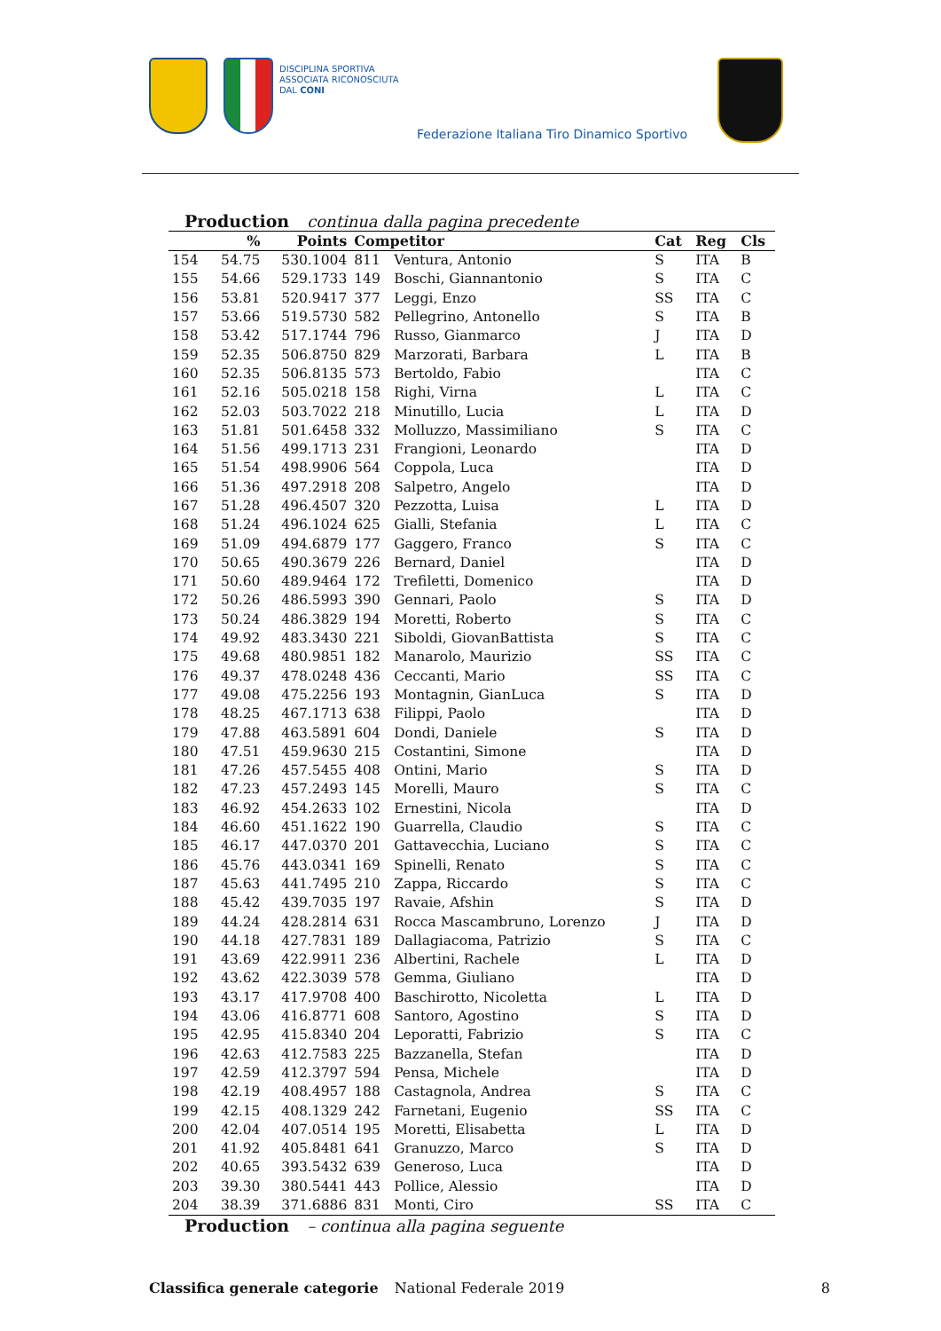DISCIPLINA SPORTIVA
ASSOCIATA RICONOSCIUTA
DAL CONI
Federazione Italiana Tiro Dinamico Sportivo
Production continua dalla pagina precedente
| | % | Points | Competitor | | Cat | Reg | Cls |
| --- | --- | --- | --- | --- | --- | --- | --- |
| 154 | 54.75 | 530.1004 | 811 | Ventura, Antonio | S | ITA | B |
| 155 | 54.66 | 529.1733 | 149 | Boschi, Giannantonio | S | ITA | C |
| 156 | 53.81 | 520.9417 | 377 | Leggi, Enzo | SS | ITA | C |
| 157 | 53.66 | 519.5730 | 582 | Pellegrino, Antonello | S | ITA | B |
| 158 | 53.42 | 517.1744 | 796 | Russo, Gianmarco | J | ITA | D |
| 159 | 52.35 | 506.8750 | 829 | Marzorati, Barbara | L | ITA | B |
| 160 | 52.35 | 506.8135 | 573 | Bertoldo, Fabio | | ITA | C |
| 161 | 52.16 | 505.0218 | 158 | Righi, Virna | L | ITA | C |
| 162 | 52.03 | 503.7022 | 218 | Minutillo, Lucia | L | ITA | D |
| 163 | 51.81 | 501.6458 | 332 | Molluzzo, Massimiliano | S | ITA | C |
| 164 | 51.56 | 499.1713 | 231 | Frangioni, Leonardo | | ITA | D |
| 165 | 51.54 | 498.9906 | 564 | Coppola, Luca | | ITA | D |
| 166 | 51.36 | 497.2918 | 208 | Salpetro, Angelo | | ITA | D |
| 167 | 51.28 | 496.4507 | 320 | Pezzotta, Luisa | L | ITA | D |
| 168 | 51.24 | 496.1024 | 625 | Gialli, Stefania | L | ITA | C |
| 169 | 51.09 | 494.6879 | 177 | Gaggero, Franco | S | ITA | C |
| 170 | 50.65 | 490.3679 | 226 | Bernard, Daniel | | ITA | D |
| 171 | 50.60 | 489.9464 | 172 | Trefiletti, Domenico | | ITA | D |
| 172 | 50.26 | 486.5993 | 390 | Gennari, Paolo | S | ITA | D |
| 173 | 50.24 | 486.3829 | 194 | Moretti, Roberto | S | ITA | C |
| 174 | 49.92 | 483.3430 | 221 | Siboldi, GiovanBattista | S | ITA | C |
| 175 | 49.68 | 480.9851 | 182 | Manarolo, Maurizio | SS | ITA | C |
| 176 | 49.37 | 478.0248 | 436 | Ceccanti, Mario | SS | ITA | C |
| 177 | 49.08 | 475.2256 | 193 | Montagnin, GianLuca | S | ITA | D |
| 178 | 48.25 | 467.1713 | 638 | Filippi, Paolo | | ITA | D |
| 179 | 47.88 | 463.5891 | 604 | Dondi, Daniele | S | ITA | D |
| 180 | 47.51 | 459.9630 | 215 | Costantini, Simone | | ITA | D |
| 181 | 47.26 | 457.5455 | 408 | Ontini, Mario | S | ITA | D |
| 182 | 47.23 | 457.2493 | 145 | Morelli, Mauro | S | ITA | C |
| 183 | 46.92 | 454.2633 | 102 | Ernestini, Nicola | | ITA | D |
| 184 | 46.60 | 451.1622 | 190 | Guarrella, Claudio | S | ITA | C |
| 185 | 46.17 | 447.0370 | 201 | Gattavecchia, Luciano | S | ITA | C |
| 186 | 45.76 | 443.0341 | 169 | Spinelli, Renato | S | ITA | C |
| 187 | 45.63 | 441.7495 | 210 | Zappa, Riccardo | S | ITA | C |
| 188 | 45.42 | 439.7035 | 197 | Ravaie, Afshin | S | ITA | D |
| 189 | 44.24 | 428.2814 | 631 | Rocca Mascambruno, Lorenzo | J | ITA | D |
| 190 | 44.18 | 427.7831 | 189 | Dallagiacoma, Patrizio | S | ITA | C |
| 191 | 43.69 | 422.9911 | 236 | Albertini, Rachele | L | ITA | D |
| 192 | 43.62 | 422.3039 | 578 | Gemma, Giuliano | | ITA | D |
| 193 | 43.17 | 417.9708 | 400 | Baschirotto, Nicoletta | L | ITA | D |
| 194 | 43.06 | 416.8771 | 608 | Santoro, Agostino | S | ITA | D |
| 195 | 42.95 | 415.8340 | 204 | Leporatti, Fabrizio | S | ITA | C |
| 196 | 42.63 | 412.7583 | 225 | Bazzanella, Stefan | | ITA | D |
| 197 | 42.59 | 412.3797 | 594 | Pensa, Michele | | ITA | D |
| 198 | 42.19 | 408.4957 | 188 | Castagnola, Andrea | S | ITA | C |
| 199 | 42.15 | 408.1329 | 242 | Farnetani, Eugenio | SS | ITA | C |
| 200 | 42.04 | 407.0514 | 195 | Moretti, Elisabetta | L | ITA | D |
| 201 | 41.92 | 405.8481 | 641 | Granuzzo, Marco | S | ITA | D |
| 202 | 40.65 | 393.5432 | 639 | Generoso, Luca | | ITA | D |
| 203 | 39.30 | 380.5441 | 443 | Pollice, Alessio | | ITA | D |
| 204 | 38.39 | 371.6886 | 831 | Monti, Ciro | SS | ITA | C |
Production – continua alla pagina seguente
Classifica generale categorie National Federale 2019 8